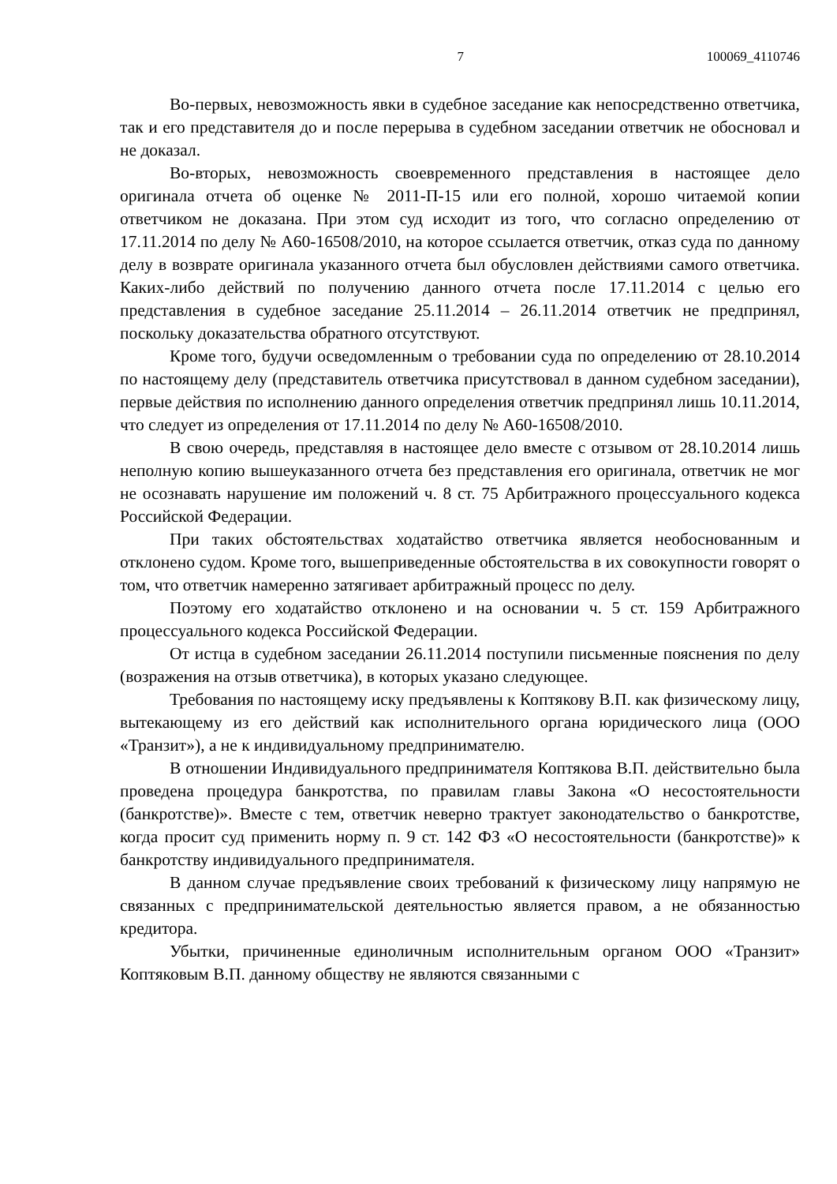7 100069_4110746
Во-первых, невозможность явки в судебное заседание как непосредственно ответчика, так и его представителя до и после перерыва в судебном заседании ответчик не обосновал и не доказал.
Во-вторых, невозможность своевременного представления в настоящее дело оригинала отчета об оценке № 2011-П-15 или его полной, хорошо читаемой копии ответчиком не доказана. При этом суд исходит из того, что согласно определению от 17.11.2014 по делу № А60-16508/2010, на которое ссылается ответчик, отказ суда по данному делу в возврате оригинала указанного отчета был обусловлен действиями самого ответчика. Каких-либо действий по получению данного отчета после 17.11.2014 с целью его представления в судебное заседание 25.11.2014 – 26.11.2014 ответчик не предпринял, поскольку доказательства обратного отсутствуют.
Кроме того, будучи осведомленным о требовании суда по определению от 28.10.2014 по настоящему делу (представитель ответчика присутствовал в данном судебном заседании), первые действия по исполнению данного определения ответчик предпринял лишь 10.11.2014, что следует из определения от 17.11.2014 по делу № А60-16508/2010.
В свою очередь, представляя в настоящее дело вместе с отзывом от 28.10.2014 лишь неполную копию вышеуказанного отчета без представления его оригинала, ответчик не мог не осознавать нарушение им положений ч. 8 ст. 75 Арбитражного процессуального кодекса Российской Федерации.
При таких обстоятельствах ходатайство ответчика является необоснованным и отклонено судом. Кроме того, вышеприведенные обстоятельства в их совокупности говорят о том, что ответчик намеренно затягивает арбитражный процесс по делу.
Поэтому его ходатайство отклонено и на основании ч. 5 ст. 159 Арбитражного процессуального кодекса Российской Федерации.
От истца в судебном заседании 26.11.2014 поступили письменные пояснения по делу (возражения на отзыв ответчика), в которых указано следующее.
Требования по настоящему иску предъявлены к Коптякову В.П. как физическому лицу, вытекающему из его действий как исполнительного органа юридического лица (ООО «Транзит»), а не к индивидуальному предпринимателю.
В отношении Индивидуального предпринимателя Коптякова В.П. действительно была проведена процедура банкротства, по правилам главы Закона «О несостоятельности (банкротстве)». Вместе с тем, ответчик неверно трактует законодательство о банкротстве, когда просит суд применить норму п. 9 ст. 142 ФЗ «О несостоятельности (банкротстве)» к банкротству индивидуального предпринимателя.
В данном случае предъявление своих требований к физическому лицу напрямую не связанных с предпринимательской деятельностью является правом, а не обязанностью кредитора.
Убытки, причиненные единоличным исполнительным органом ООО «Транзит» Коптяковым В.П. данному обществу не являются связанными с